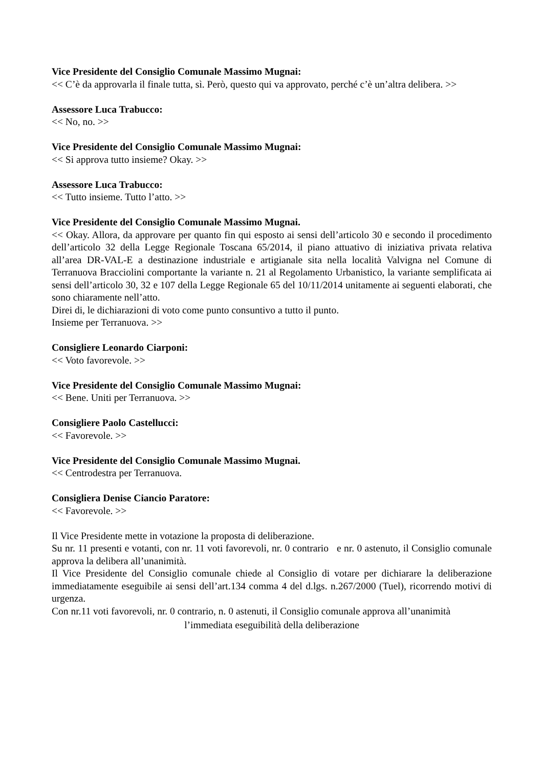Vice Presidente del Consiglio Comunale Massimo Mugnai:
<< C’è da approvarla il finale tutta, sì. Però, questo qui va approvato, perché c’è un’altra delibera. >>
Assessore Luca Trabucco:
<< No, no. >>
Vice Presidente del Consiglio Comunale Massimo Mugnai:
<< Si approva tutto insieme? Okay. >>
Assessore Luca Trabucco:
<< Tutto insieme. Tutto l’atto. >>
Vice Presidente del Consiglio Comunale Massimo Mugnai.
<< Okay. Allora, da approvare per quanto fin qui esposto ai sensi dell’articolo 30 e secondo il procedimento dell’articolo 32 della Legge Regionale Toscana 65/2014, il piano attuativo di iniziativa privata relativa all’area DR-VAL-E a destinazione industriale e artigianale sita nella località Valvigna nel Comune di Terranuova Bracciolini comportante la variante n. 21 al Regolamento Urbanistico, la variante semplificata ai sensi dell’articolo 30, 32 e 107 della Legge Regionale 65 del 10/11/2014 unitamente ai seguenti elaborati, che sono chiaramente nell’atto.
Direi di, le dichiarazioni di voto come punto consuntivo a tutto il punto.
Insieme per Terranuova. >>
Consigliere Leonardo Ciarponi:
<< Voto favorevole. >>
Vice Presidente del Consiglio Comunale Massimo Mugnai:
<< Bene. Uniti per Terranuova. >>
Consigliere Paolo Castellucci:
<< Favorevole. >>
Vice Presidente del Consiglio Comunale Massimo Mugnai.
<< Centrodestra per Terranuova.
Consigliera Denise Ciancio Paratore:
<< Favorevole. >>
Il Vice Presidente mette in votazione la proposta di deliberazione.
Su nr. 11 presenti e votanti, con nr. 11 voti favorevoli, nr. 0 contrario e nr. 0 astenuto, il Consiglio comunale approva la delibera all’unanimità.
Il Vice Presidente del Consiglio comunale chiede al Consiglio di votare per dichiarare la deliberazione immediatamente eseguibile ai sensi dell’art.134 comma 4 del d.lgs. n.267/2000 (Tuel), ricorrendo motivi di urgenza.
Con nr.11 voti favorevoli, nr. 0 contrario, n. 0 astenuti, il Consiglio comunale approva all’unanimità
l’immediata eseguibilità della deliberazione